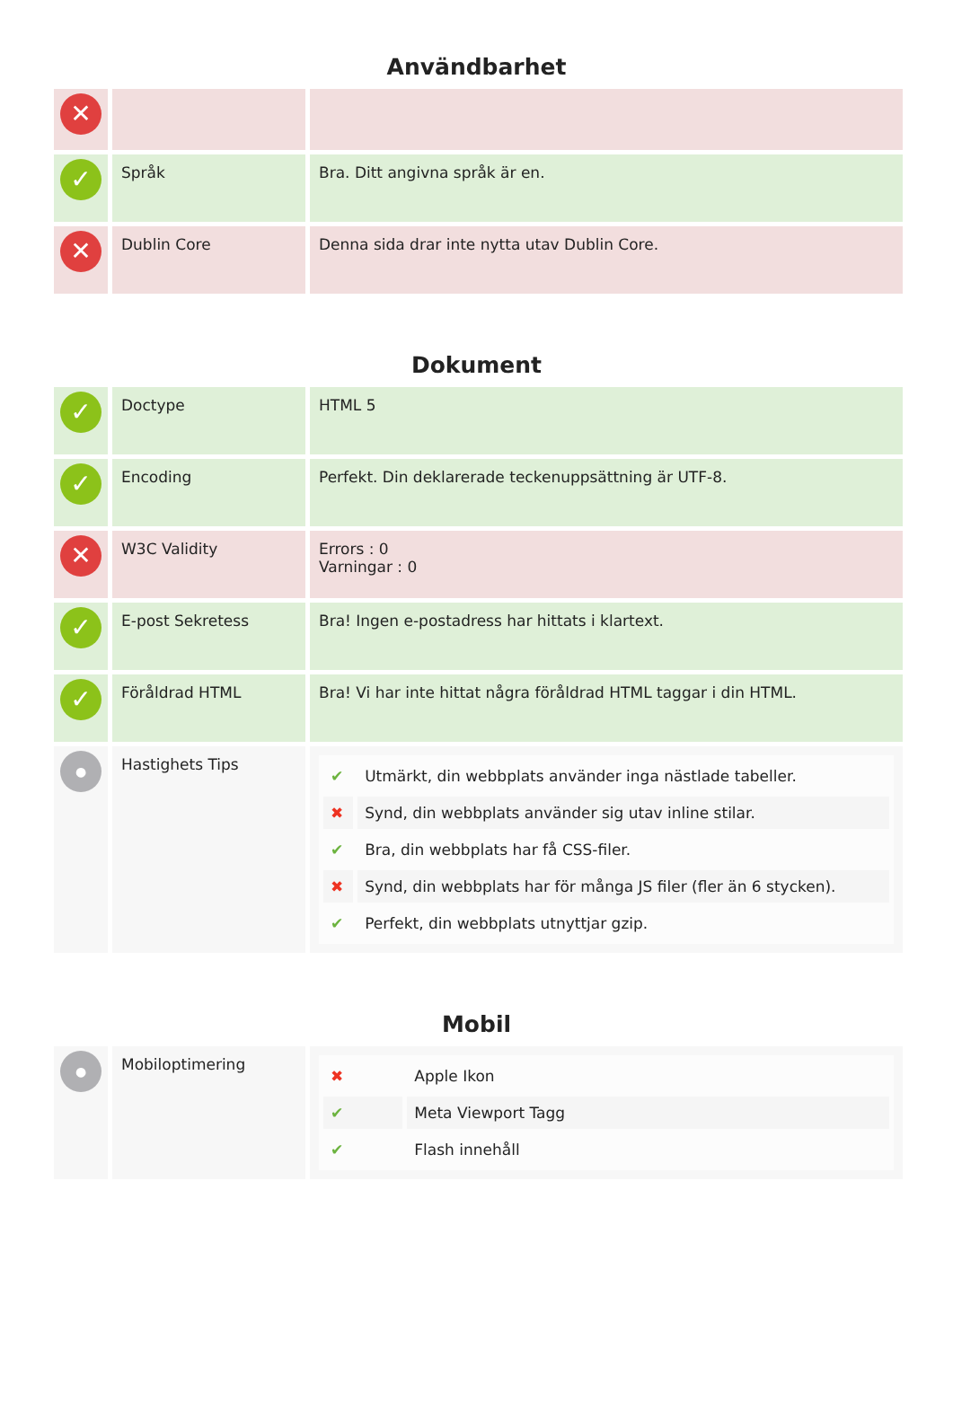Användbarhet
| ✕ | | |
| ✓ | Språk | Bra. Ditt angivna språk är en. |
| ✕ | Dublin Core | Denna sida drar inte nytta utav Dublin Core. |
Dokument
| ✓ | Doctype | HTML 5 |
| ✓ | Encoding | Perfekt. Din deklarerade teckenuppsättning är UTF-8. |
| ✕ | W3C Validity | Errors : 0 Varningar : 0 |
| ✓ | E-post Sekretess | Bra! Ingen e-postadress har hittats i klartext. |
| ✓ | Föråldrad HTML | Bra! Vi har inte hittat några föråldrad HTML taggar i din HTML. |
| ● | Hastighets Tips | / ✔ / Utmärkt, din webbplats använder inga nästlade tabeller. / / ✖ / Synd, din webbplats använder sig utav inline stilar. / / ✔ / Bra, din webbplats har få CSS-filer. / / ✖ / Synd, din webbplats har för många JS filer (fler än 6 stycken). / / ✔ / Perfekt, din webbplats utnyttjar gzip. / |
Mobil
| ● | Mobiloptimering | / ✖ / Apple Ikon / / ✔ / Meta Viewport Tagg / / ✔ / Flash innehåll / |